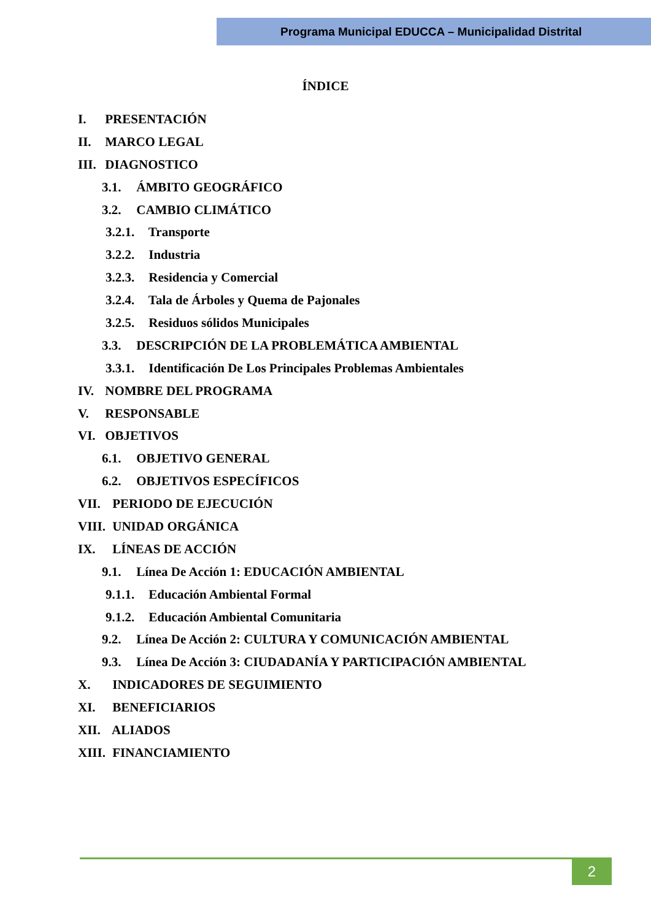Programa Municipal EDUCCA – Municipalidad Distrital
ÍNDICE
I. PRESENTACIÓN
II. MARCO LEGAL
III. DIAGNOSTICO
3.1. ÁMBITO GEOGRÁFICO
3.2. CAMBIO CLIMÁTICO
3.2.1. Transporte
3.2.2. Industria
3.2.3. Residencia y Comercial
3.2.4. Tala de Árboles y Quema de Pajonales
3.2.5. Residuos sólidos Municipales
3.3. DESCRIPCIÓN DE LA PROBLEMÁTICA AMBIENTAL
3.3.1. Identificación De Los Principales Problemas Ambientales
IV. NOMBRE DEL PROGRAMA
V. RESPONSABLE
VI. OBJETIVOS
6.1. OBJETIVO GENERAL
6.2. OBJETIVOS ESPECÍFICOS
VII. PERIODO DE EJECUCIÓN
VIII. UNIDAD ORGÁNICA
IX. LÍNEAS DE ACCIÓN
9.1. Línea De Acción 1: EDUCACIÓN AMBIENTAL
9.1.1. Educación Ambiental Formal
9.1.2. Educación Ambiental Comunitaria
9.2. Línea De Acción 2: CULTURA Y COMUNICACIÓN AMBIENTAL
9.3. Línea De Acción 3: CIUDADANÍA Y PARTICIPACIÓN AMBIENTAL
X. INDICADORES DE SEGUIMIENTO
XI. BENEFICIARIOS
XII. ALIADOS
XIII. FINANCIAMIENTO
2